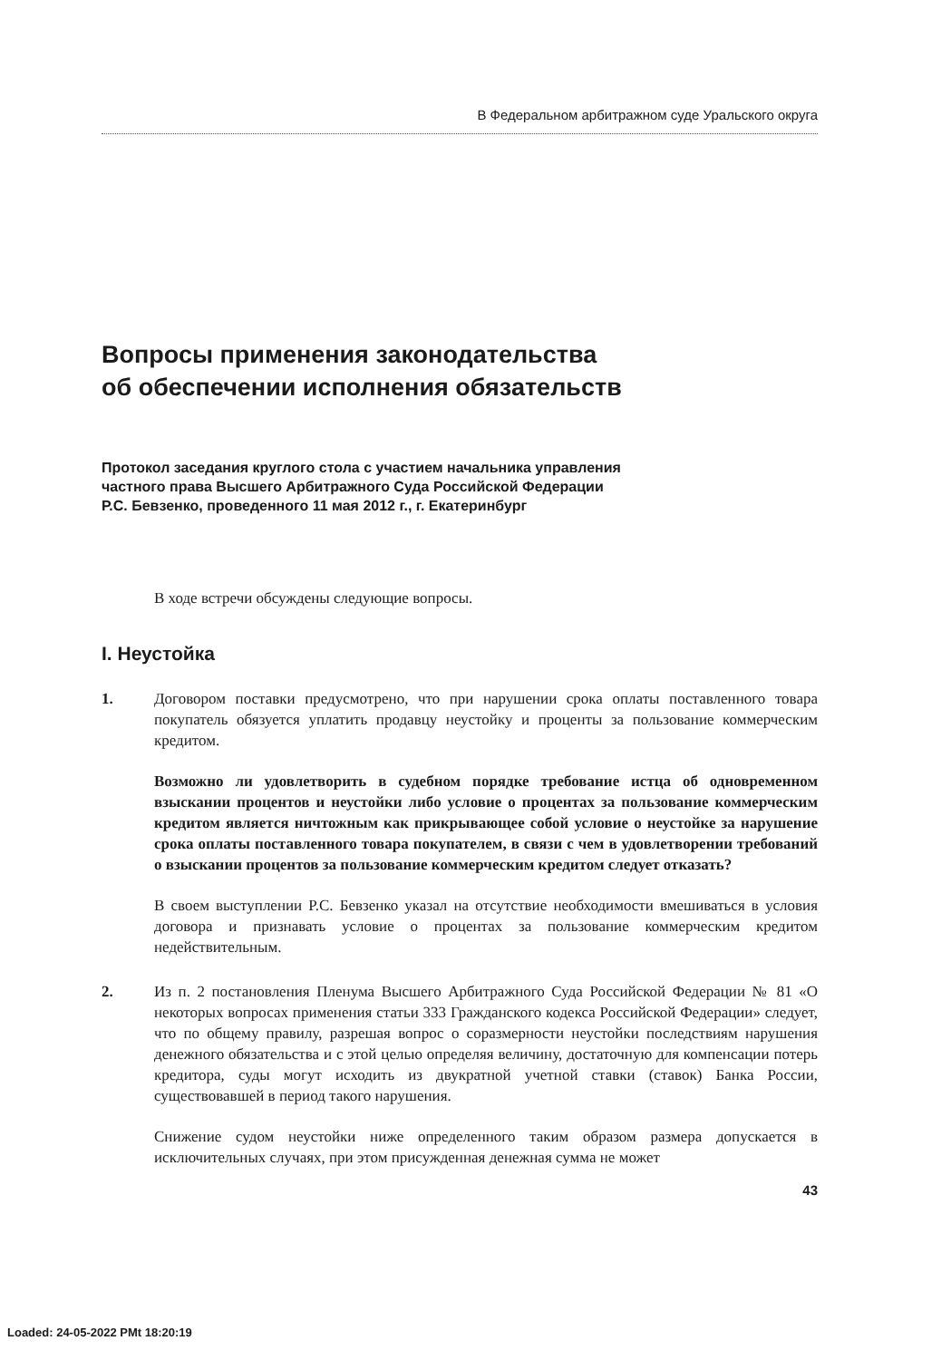В Федеральном арбитражном суде Уральского округа
Вопросы применения законодательства
об обеспечении исполнения обязательств
Протокол заседания круглого стола с участием начальника управления
частного права Высшего Арбитражного Суда Российской Федерации
Р.С. Бевзенко, проведенного 11 мая 2012 г., г. Екатеринбург
В ходе встречи обсуждены следующие вопросы.
I. Неустойка
1. Договором поставки предусмотрено, что при нарушении срока оплаты поставленного товара покупатель обязуется уплатить продавцу неустойку и проценты за пользование коммерческим кредитом.
Возможно ли удовлетворить в судебном порядке требование истца об одновременном взыскании процентов и неустойки либо условие о процентах за пользование коммерческим кредитом является ничтожным как прикрывающее собой условие о неустойке за нарушение срока оплаты поставленного товара покупателем, в связи с чем в удовлетворении требований о взыскании процентов за пользование коммерческим кредитом следует отказать?
В своем выступлении Р.С. Бевзенко указал на отсутствие необходимости вмешиваться в условия договора и признавать условие о процентах за пользование коммерческим кредитом недействительным.
2. Из п. 2 постановления Пленума Высшего Арбитражного Суда Российской Федерации № 81 «О некоторых вопросах применения статьи 333 Гражданского кодекса Российской Федерации» следует, что по общему правилу, разрешая вопрос о соразмерности неустойки последствиям нарушения денежного обязательства и с этой целью определяя величину, достаточную для компенсации потерь кредитора, суды могут исходить из двукратной учетной ставки (ставок) Банка России, существовавшей в период такого нарушения.
Снижение судом неустойки ниже определенного таким образом размера допускается в исключительных случаях, при этом присужденная денежная сумма не может
43
Loaded: 24-05-2022 PMt 18:20:19